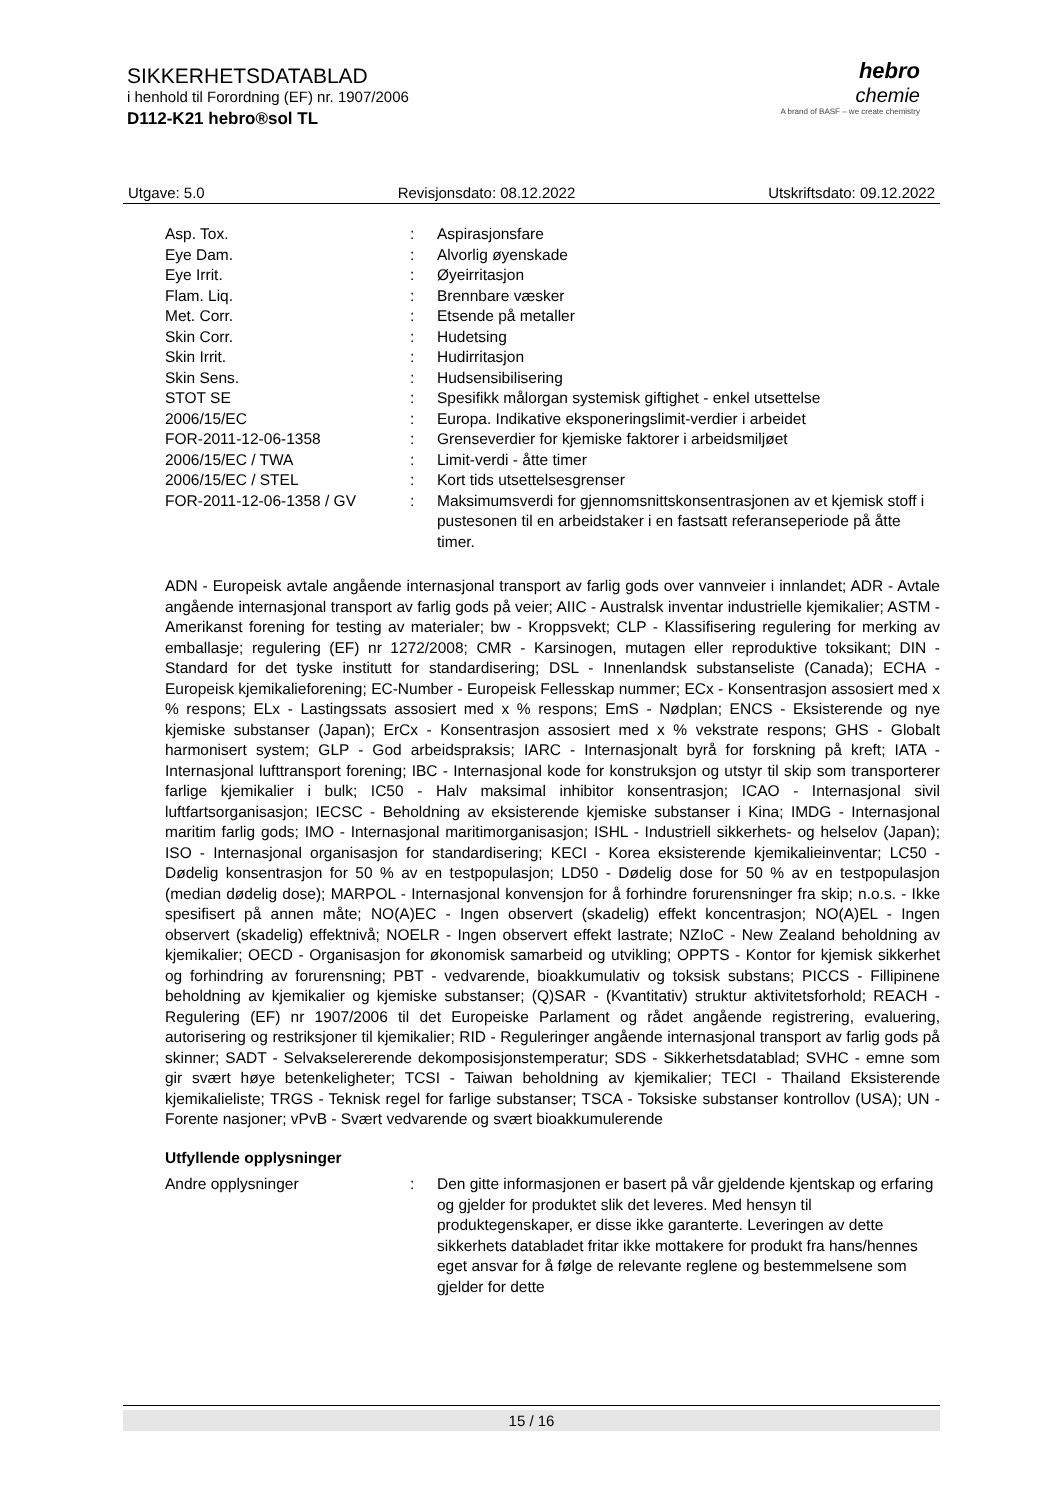SIKKERHETSDATABLAD
i henhold til Forordning (EF) nr. 1907/2006
D112-K21 hebro®sol TL
hebro
chemie
A brand of BASF – we create chemistry
Utgave: 5.0 Revisjonsdato: 08.12.2022 Utskriftsdato: 09.12.2022
| Asp. Tox. | : | Aspirasjonsfare |
| Eye Dam. | : | Alvorlig øyenskade |
| Eye Irrit. | : | Øyeirritasjon |
| Flam. Liq. | : | Brennbare væsker |
| Met. Corr. | : | Etsende på metaller |
| Skin Corr. | : | Hudetsing |
| Skin Irrit. | : | Hudirritasjon |
| Skin Sens. | : | Hudsensibilisering |
| STOT SE | : | Spesifikk målorgan systemisk giftighet - enkel utsettelse |
| 2006/15/EC | : | Europa. Indikative eksponeringslimit-verdier i arbeidet |
| FOR-2011-12-06-1358 | : | Grenseverdier for kjemiske faktorer i arbeidsmiljøet |
| 2006/15/EC / TWA | : | Limit-verdi - åtte timer |
| 2006/15/EC / STEL | : | Kort tids utsettelsesgrenser |
| FOR-2011-12-06-1358 / GV | : | Maksimumsverdi for gjennomsnittskonsentrasjonen av et kjemisk stoff i pustesonen til en arbeidstaker i en fastsatt referanseperiode på åtte timer. |
ADN - Europeisk avtale angående internasjonal transport av farlig gods over vannveier i innlandet; ADR - Avtale angående internasjonal transport av farlig gods på veier; AIIC - Australsk inventar industrielle kjemikalier; ASTM - Amerikanst forening for testing av materialer; bw - Kroppsvekt; CLP - Klassifisering regulering for merking av emballasje; regulering (EF) nr 1272/2008; CMR - Karsinogen, mutagen eller reproduktive toksikant; DIN - Standard for det tyske institutt for standardisering; DSL - Innenlandsk substanseliste (Canada); ECHA - Europeisk kjemikalieforening; EC-Number - Europeisk Fellesskap nummer; ECx - Konsentrasjon assosiert med x % respons; ELx - Lastingssats assosiert med x % respons; EmS - Nødplan; ENCS - Eksisterende og nye kjemiske substanser (Japan); ErCx - Konsentrasjon assosiert med x % vekstrate respons; GHS - Globalt harmonisert system; GLP - God arbeidspraksis; IARC - Internasjonalt byrå for forskning på kreft; IATA - Internasjonal lufttransport forening; IBC - Internasjonal kode for konstruksjon og utstyr til skip som transporterer farlige kjemikalier i bulk; IC50 - Halv maksimal inhibitor konsentrasjon; ICAO - Internasjonal sivil luftfartsorganisasjon; IECSC - Beholdning av eksisterende kjemiske substanser i Kina; IMDG - Internasjonal maritim farlig gods; IMO - Internasjonal maritimorganisasjon; ISHL - Industriell sikkerhets- og helselov (Japan); ISO - Internasjonal organisasjon for standardisering; KECI - Korea eksisterende kjemikalieinventar; LC50 - Dødelig konsentrasjon for 50 % av en testpopulasjon; LD50 - Dødelig dose for 50 % av en testpopulasjon (median dødelig dose); MARPOL - Internasjonal konvensjon for å forhindre forurensninger fra skip; n.o.s. - Ikke spesifisert på annen måte; NO(A)EC - Ingen observert (skadelig) effekt koncentrasjon; NO(A)EL - Ingen observert (skadelig) effektnivå; NOELR - Ingen observert effekt lastrate; NZIoC - New Zealand beholdning av kjemikalier; OECD - Organisasjon for økonomisk samarbeid og utvikling; OPPTS - Kontor for kjemisk sikkerhet og forhindring av forurensning; PBT - vedvarende, bioakkumulativ og toksisk substans; PICCS - Fillipinene beholdning av kjemikalier og kjemiske substanser; (Q)SAR - (Kvantitativ) struktur aktivitetsforhold; REACH - Regulering (EF) nr 1907/2006 til det Europeiske Parlament og rådet angående registrering, evaluering, autorisering og restriksjoner til kjemikalier; RID - Reguleringer angående internasjonal transport av farlig gods på skinner; SADT - Selvakselererende dekomposisjonstemperatur; SDS - Sikkerhetsdatablad; SVHC - emne som gir svært høye betenkeligheter; TCSI - Taiwan beholdning av kjemikalier; TECI - Thailand Eksisterende kjemikalieliste; TRGS - Teknisk regel for farlige substanser; TSCA - Toksiske substanser kontrollov (USA); UN - Forente nasjoner; vPvB - Svært vedvarende og svært bioakkumulerende
Utfyllende opplysninger
| Andre opplysninger | : | Den gitte informasjonen er basert på vår gjeldende kjentskap og erfaring og gjelder for produktet slik det leveres. Med hensyn til produktegenskaper, er disse ikke garanterte. Leveringen av dette sikkerhets databladet fritar ikke mottakere for produkt fra hans/hennes eget ansvar for å følge de relevante reglene og bestemmelsene som gjelder for dette |
15 / 16